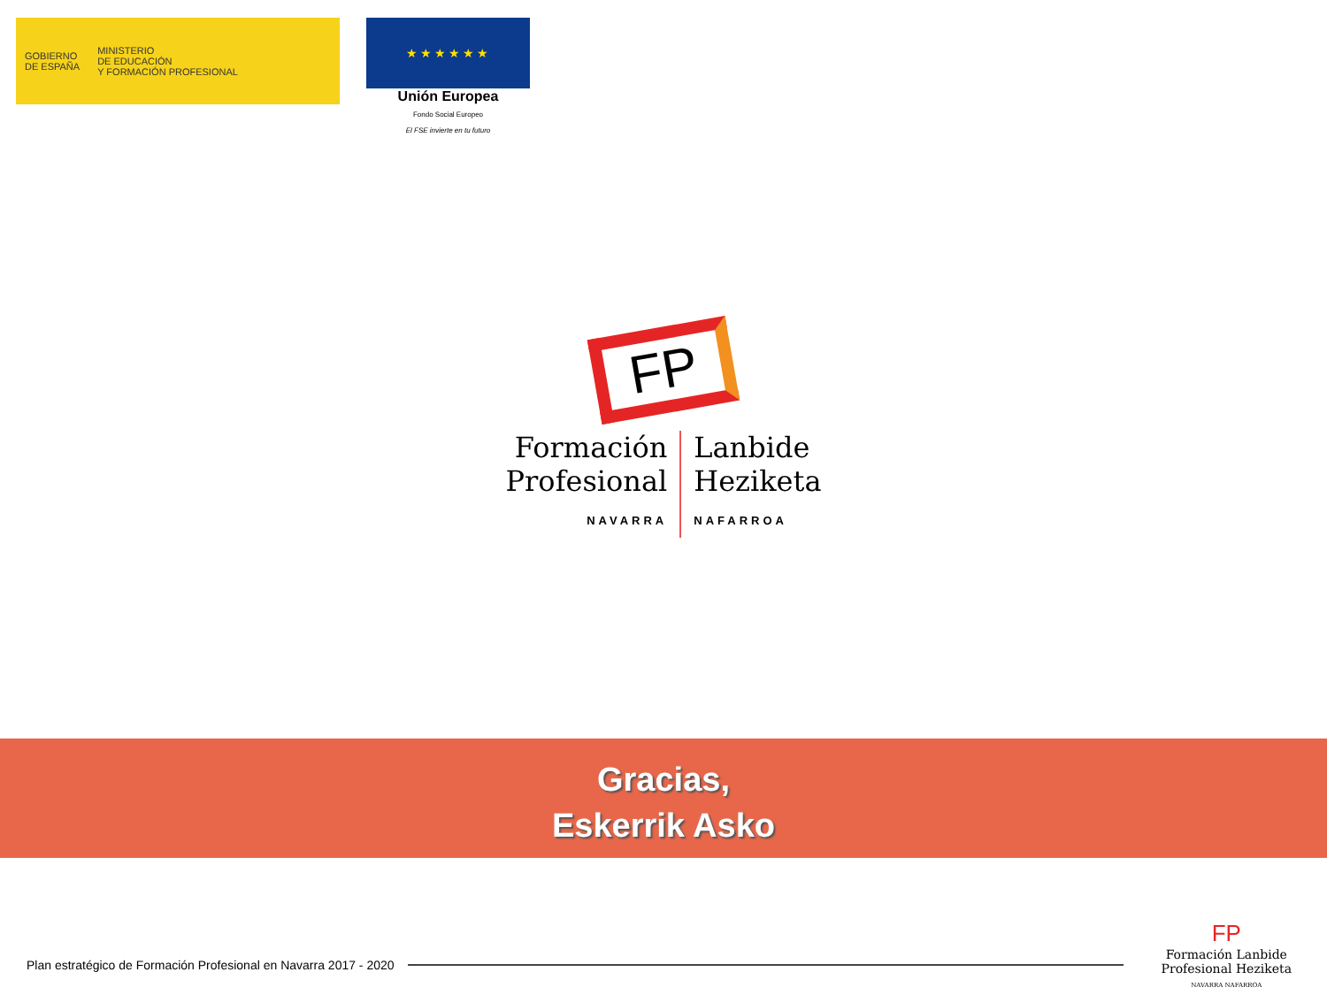GOBIERNO
DE ESPAÑA
MINISTERIO
DE EDUCACIÓN
Y FORMACIÓN PROFESIONAL
★★★★★★
Unión Europea
Fondo Social Europeo
El FSE invierte en tu futuro
FP
Formación
Profesional
NAVARRA
Lanbide
Heziketa
NAFARROA
Gracias,
Eskerrik Asko
Plan estratégico de Formación Profesional en Navarra 2017 - 2020
FP
Formación Lanbide
Profesional Heziketa
NAVARRA NAFARROA